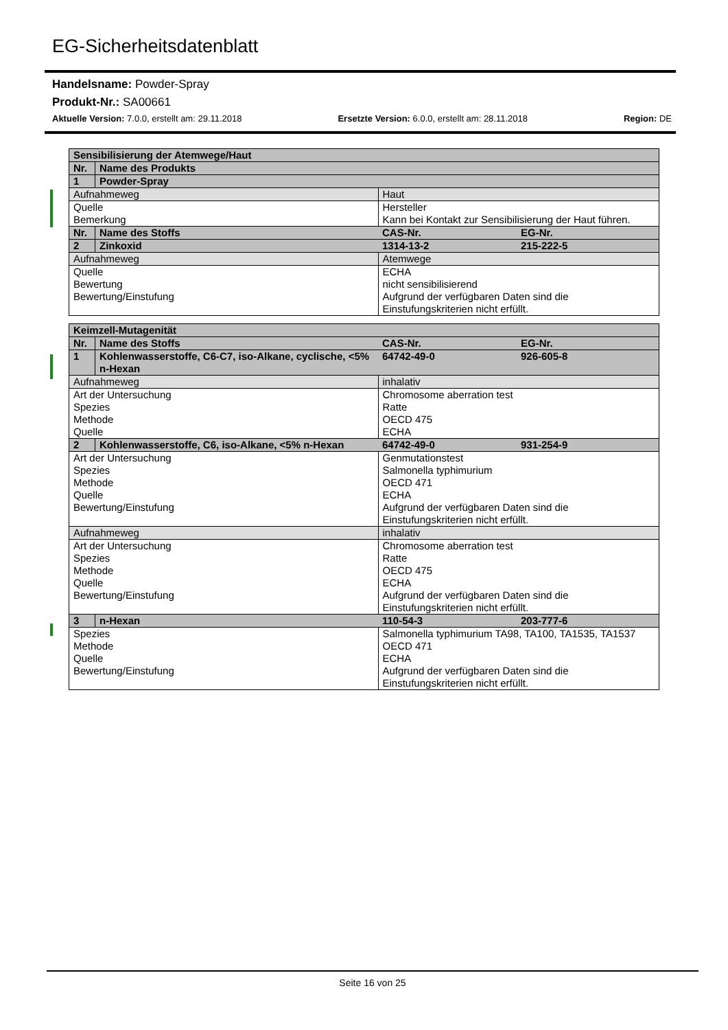EG-Sicherheitsdatenblatt
Handelsname: Powder-Spray
Produkt-Nr.: SA00661
Aktuelle Version: 7.0.0, erstellt am: 29.11.2018 Ersetzte Version: 6.0.0, erstellt am: 28.11.2018 Region: DE
| Sensibilisierung der Atemwege/Haut | | | |
| Nr. | Name des Produkts | | |
| 1 | Powder-Spray | | |
| Aufnahmeweg | | Haut | |
| Quelle Bemerkung | | Hersteller Kann bei Kontakt zur Sensibilisierung der Haut führen. | |
| Nr. | Name des Stoffs | CAS-Nr. | EG-Nr. |
| 2 | Zinkoxid | 1314-13-2 | 215-222-5 |
| Aufnahmeweg | | Atemwege | |
| Quelle Bewertung Bewertung/Einstufung | | ECHA nicht sensibilisierend Aufgrund der verfügbaren Daten sind die Einstufungskriterien nicht erfüllt. | |
| Keimzell-Mutagenität | | | |
| Nr. | Name des Stoffs | CAS-Nr. | EG-Nr. |
| 1 | Kohlenwasserstoffe, C6-C7, iso-Alkane, cyclische, <5% n-Hexan | 64742-49-0 | 926-605-8 |
| Aufnahmeweg | | inhalativ | |
| Art der Untersuchung Spezies Methode Quelle | | Chromosome aberration test Ratte OECD 475 ECHA | |
| 2 | Kohlenwasserstoffe, C6, iso-Alkane, <5% n-Hexan | 64742-49-0 | 931-254-9 |
| Art der Untersuchung Spezies Methode Quelle Bewertung/Einstufung | | Genmutationstest Salmonella typhimurium OECD 471 ECHA Aufgrund der verfügbaren Daten sind die Einstufungskriterien nicht erfüllt. | |
| Aufnahmeweg | | inhalativ | |
| Art der Untersuchung Spezies Methode Quelle Bewertung/Einstufung | | Chromosome aberration test Ratte OECD 475 ECHA Aufgrund der verfügbaren Daten sind die Einstufungskriterien nicht erfüllt. | |
| 3 | n-Hexan | 110-54-3 | 203-777-6 |
| Spezies Methode Quelle Bewertung/Einstufung | | Salmonella typhimurium TA98, TA100, TA1535, TA1537 OECD 471 ECHA Aufgrund der verfügbaren Daten sind die Einstufungskriterien nicht erfüllt. | |
Seite 16 von 25